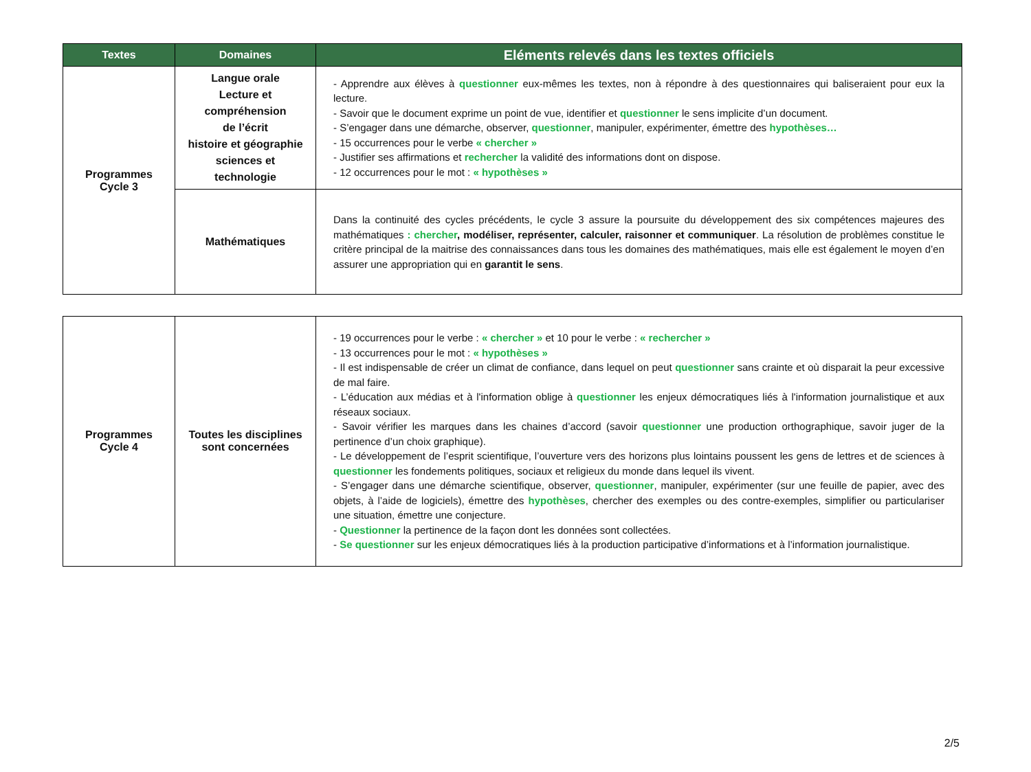| Textes | Domaines | Eléments relevés dans les textes officiels |
| --- | --- | --- |
| Programmes Cycle 3 | Langue orale Lecture et compréhension de l’écrit histoire et géographie sciences et technologie | - Apprendre aux élèves à questionner eux-mêmes les textes, non à répondre à des questionnaires qui baliseraient pour eux la lecture. - Savoir que le document exprime un point de vue, identifier et questionner le sens implicite d’un document. - S’engager dans une démarche, observer, questionner , manipuler, expérimenter, émettre des hypothèses… - 15 occurrences pour le verbe « chercher » - Justifier ses affirmations et rechercher la validité des informations dont on dispose. - 12 occurrences pour le mot : « hypothèses » |
| | Mathématiques | Dans la continuité des cycles précédents, le cycle 3 assure la poursuite du développement des six compétences majeures des mathématiques : chercher , modéliser, représenter, calculer, raisonner et communiquer . La résolution de problèmes constitue le critère principal de la maitrise des connaissances dans tous les domaines des mathématiques, mais elle est également le moyen d’en assurer une appropriation qui en garantit le sens . |
| Programmes Cycle 4 | Toutes les disciplines sont concernées | - 19 occurrences pour le verbe : « chercher » et 10 pour le verbe : « rechercher » - 13 occurrences pour le mot : « hypothèses » - Il est indispensable de créer un climat de confiance, dans lequel on peut questionner sans crainte et où disparait la peur excessive de mal faire. - L’éducation aux médias et à l'information oblige à questionner les enjeux démocratiques liés à l'information journalistique et aux réseaux sociaux. - Savoir vérifier les marques dans les chaines d’accord (savoir questionner une production orthographique, savoir juger de la pertinence d’un choix graphique). - Le développement de l’esprit scientifique, l’ouverture vers des horizons plus lointains poussent les gens de lettres et de sciences à questionner les fondements politiques, sociaux et religieux du monde dans lequel ils vivent. - S’engager dans une démarche scientifique, observer, questionner , manipuler, expérimenter (sur une feuille de papier, avec des objets, à l’aide de logiciels), émettre des hypothèses , chercher des exemples ou des contre-exemples, simplifier ou particulariser une situation, émettre une conjecture. - Questionner la pertinence de la façon dont les données sont collectées. - Se questionner sur les enjeux démocratiques liés à la production participative d’informations et à l’information journalistique. |
2/5